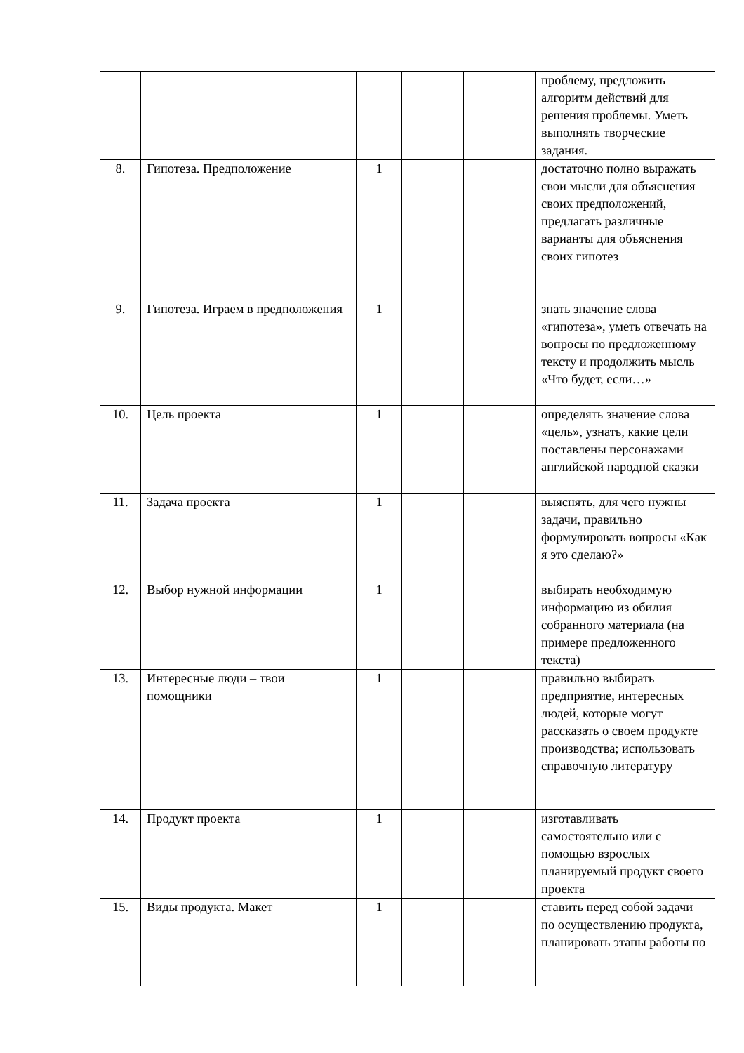| | | | | | | проблему, предложить алгоритм действий для решения проблемы. Уметь выполнять творческие задания. |
| 8. | Гипотеза. Предположение | 1 | | | | достаточно полно выражать свои мысли для объяснения своих предположений, предлагать различные варианты для объяснения своих гипотез |
| 9. | Гипотеза. Играем в предположения | 1 | | | | знать значение слова «гипотеза», уметь отвечать на вопросы по предложенному тексту и продолжить мысль «Что будет, если…» |
| 10. | Цель проекта | 1 | | | | определять значение слова «цель», узнать, какие цели поставлены персонажами английской народной сказки |
| 11. | Задача проекта | 1 | | | | выяснять, для чего нужны задачи, правильно формулировать вопросы «Как я это сделаю?» |
| 12. | Выбор нужной информации | 1 | | | | выбирать необходимую информацию из обилия собранного материала (на примере предложенного текста) |
| 13. | Интересные люди – твои помощники | 1 | | | | правильно выбирать предприятие, интересных людей, которые могут рассказать о своем продукте производства; использовать справочную литературу |
| 14. | Продукт проекта | 1 | | | | изготавливать самостоятельно или с помощью взрослых планируемый продукт своего проекта |
| 15. | Виды продукта. Макет | 1 | | | | ставить перед собой задачи по осуществлению продукта, планировать этапы работы по |